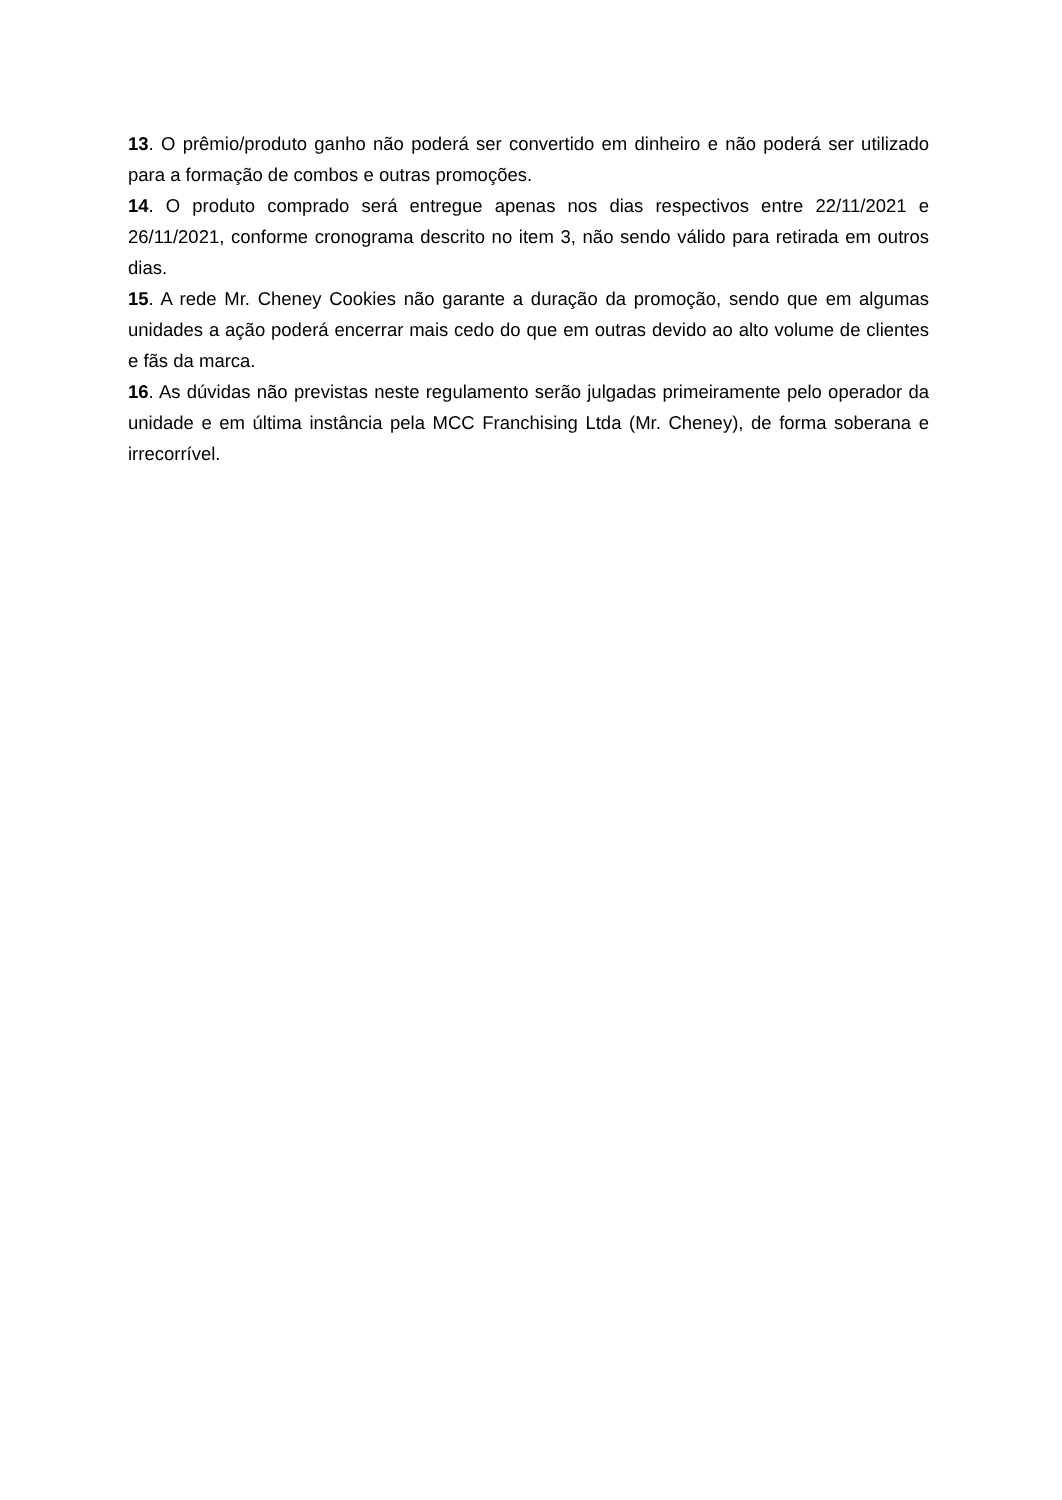13. O prêmio/produto ganho não poderá ser convertido em dinheiro e não poderá ser utilizado para a formação de combos e outras promoções.
14. O produto comprado será entregue apenas nos dias respectivos entre 22/11/2021 e 26/11/2021, conforme cronograma descrito no item 3, não sendo válido para retirada em outros dias.
15. A rede Mr. Cheney Cookies não garante a duração da promoção, sendo que em algumas unidades a ação poderá encerrar mais cedo do que em outras devido ao alto volume de clientes e fãs da marca.
16. As dúvidas não previstas neste regulamento serão julgadas primeiramente pelo operador da unidade e em última instância pela MCC Franchising Ltda (Mr. Cheney), de forma soberana e irrecorrível.